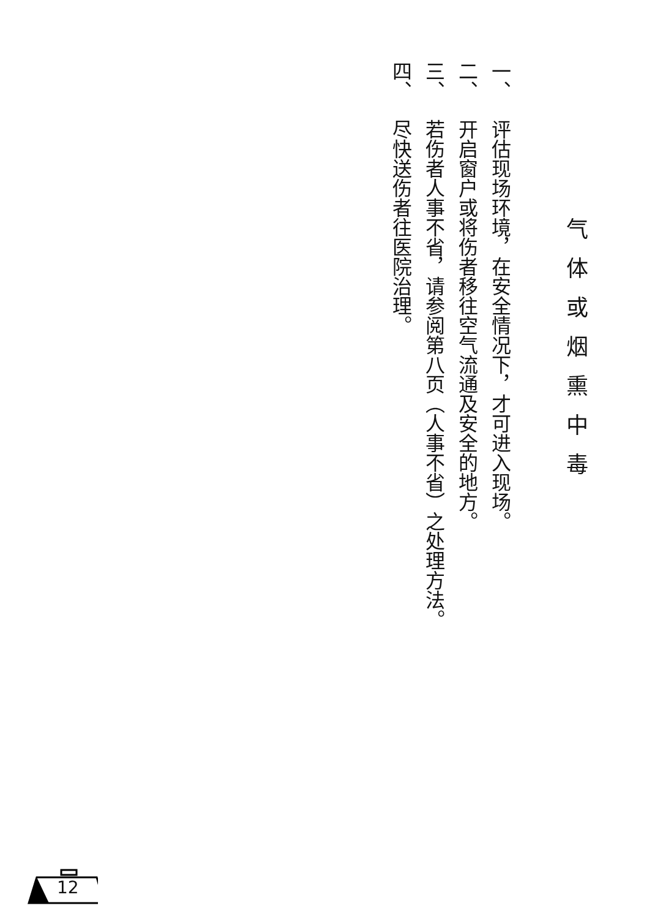气体或烟熏中毒
一、评估现场环境，在安全情况下，才可进入现场。
二、开启窗户或将伤者移往空气流通及安全的地方。
三、若伤者人事不省，请参阅第八页（人事不省）之处理方法。
四、尽快送伤者往医院治理。
12